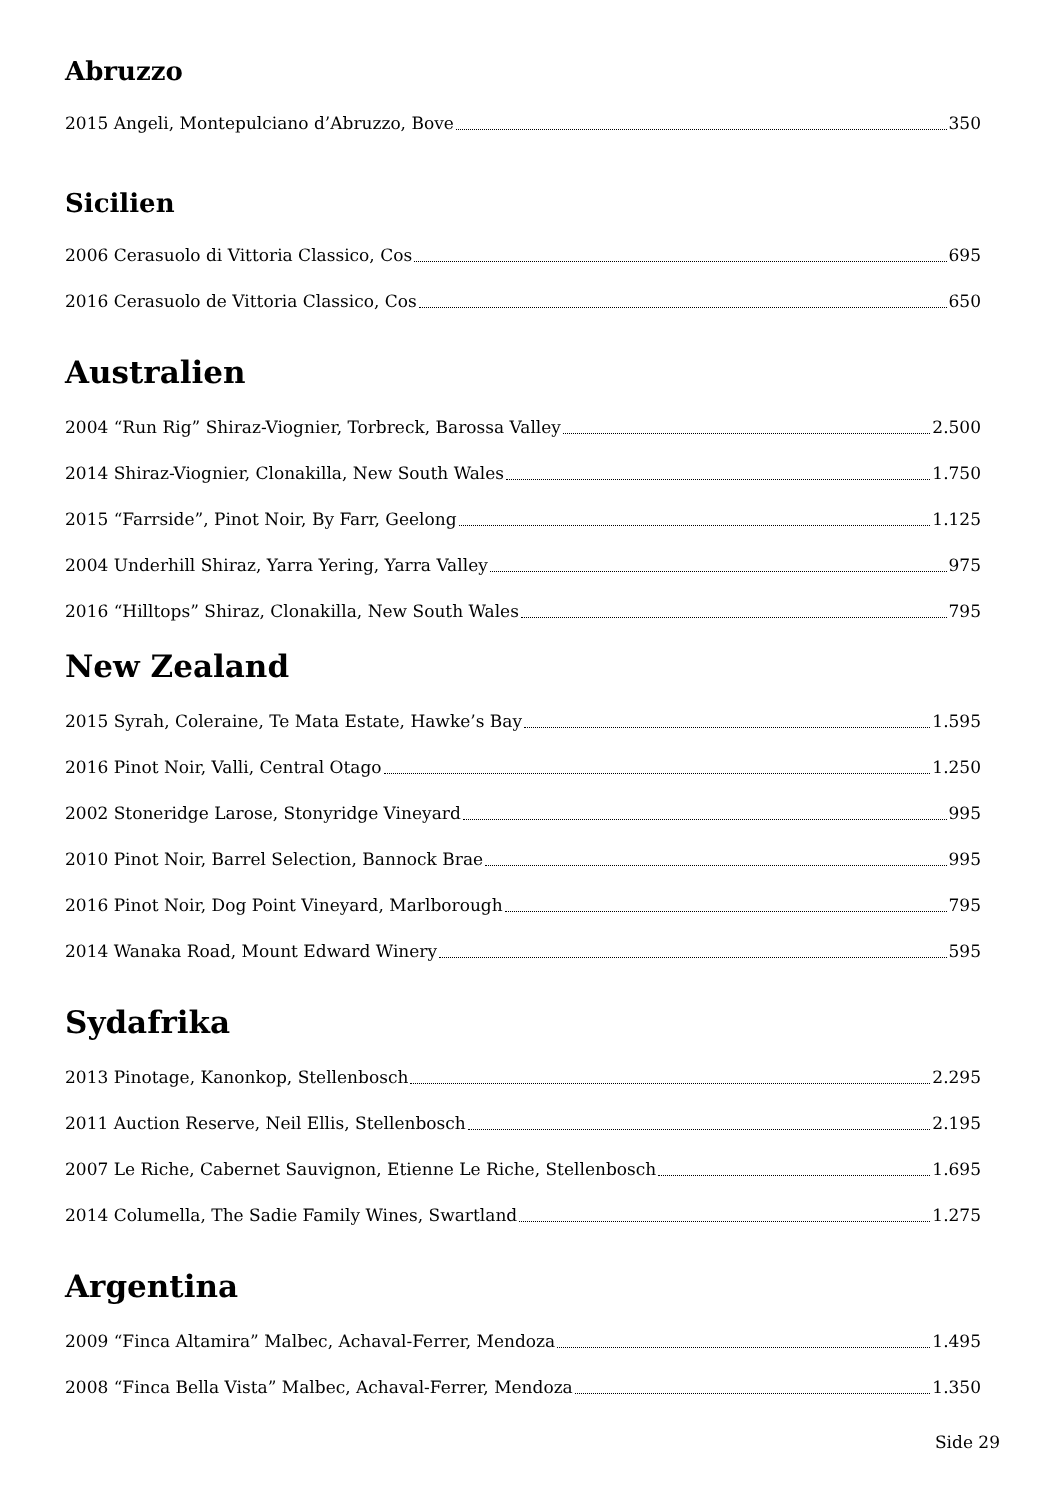Abruzzo
2015 Angeli, Montepulciano d’Abruzzo, Bove 350
Sicilien
2006 Cerasuolo di Vittoria Classico, Cos 695
2016 Cerasuolo de Vittoria Classico, Cos 650
Australien
2004 “Run Rig” Shiraz-Viognier, Torbreck, Barossa Valley 2.500
2014 Shiraz-Viognier, Clonakilla, New South Wales 1.750
2015 “Farrside”, Pinot Noir, By Farr, Geelong 1.125
2004 Underhill Shiraz, Yarra Yering, Yarra Valley 975
2016 “Hilltops” Shiraz, Clonakilla, New South Wales 795
New Zealand
2015 Syrah, Coleraine, Te Mata Estate, Hawke’s Bay 1.595
2016 Pinot Noir, Valli, Central Otago 1.250
2002 Stoneridge Larose, Stonyridge Vineyard 995
2010 Pinot Noir, Barrel Selection, Bannock Brae 995
2016 Pinot Noir, Dog Point Vineyard, Marlborough 795
2014 Wanaka Road, Mount Edward Winery 595
Sydafrika
2013 Pinotage, Kanonkop, Stellenbosch 2.295
2011 Auction Reserve, Neil Ellis, Stellenbosch 2.195
2007 Le Riche, Cabernet Sauvignon, Etienne Le Riche, Stellenbosch 1.695
2014 Columella, The Sadie Family Wines, Swartland 1.275
Argentina
2009 “Finca Altamira” Malbec, Achaval-Ferrer, Mendoza 1.495
2008 “Finca Bella Vista” Malbec, Achaval-Ferrer, Mendoza 1.350
Side 29